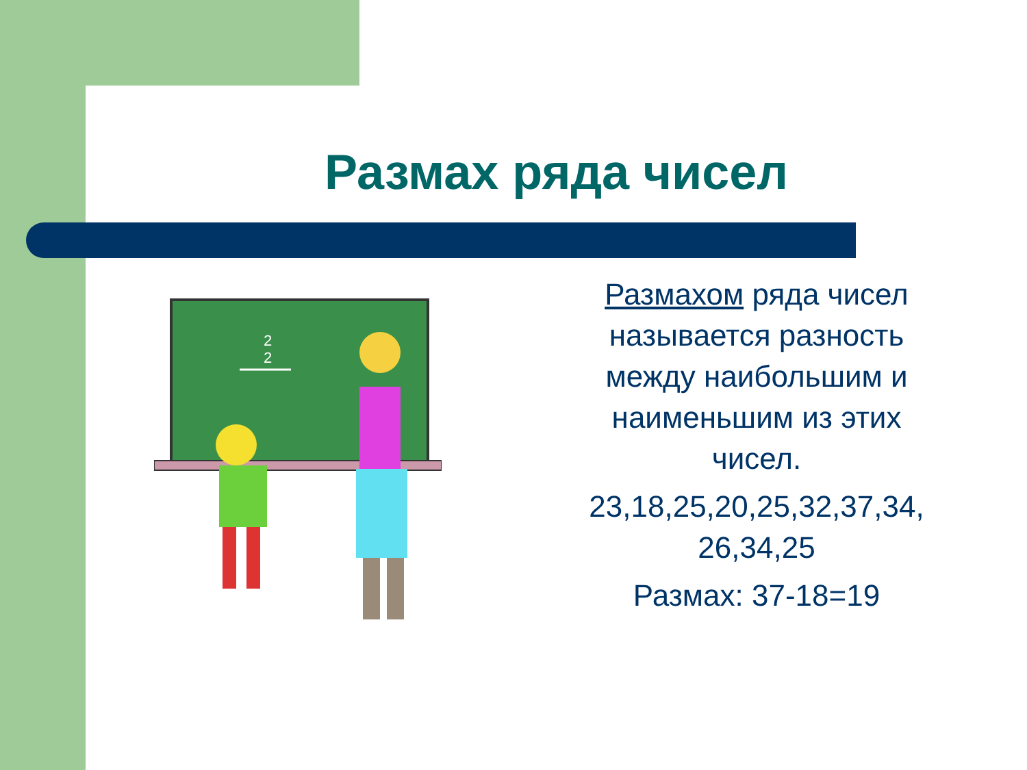Размах ряда чисел
2
2
Размахом ряда чисел
называется разность
между наибольшим и
наименьшим из этих
чисел.
23,18,25,20,25,32,37,34,
26,34,25
Размах: 37-18=19